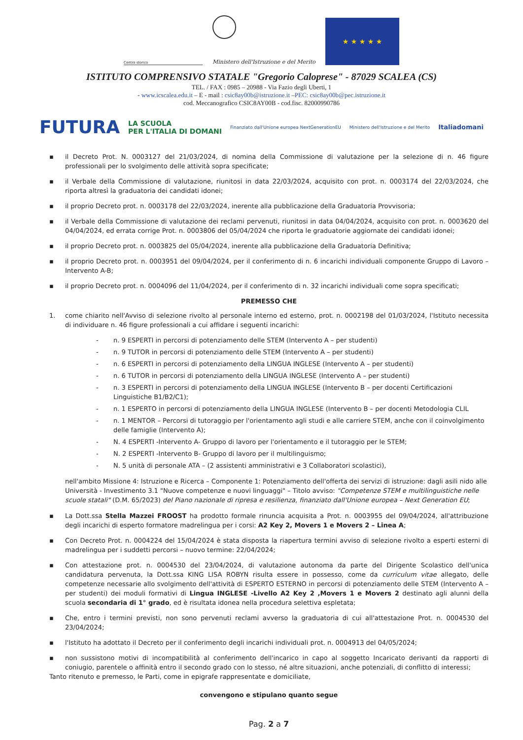Centro storico
Ministero dell'Istruzione e del Merito
★ ★ ★ ★ ★
ISTITUTO COMPRENSIVO STATALE "Gregorio Caloprese" - 87029 SCALEA (CS)
TEL. / FAX : 0985 – 20988 - Via Fazio degli Uberti, 1
- www.icscalea.edu.it – E - mail : csic8ay00b@istruzione.it –PEC: csic8ay00b@pec.istruzione.it
cod. Meccanografico CSIC8AY00B - cod.fisc. 82000990786
FUTURA LA SCUOLA
PER L'ITALIA DI DOMANI Finanziato dall'Unione europea NextGenerationEU Ministero dell'Istruzione e del Merito Italiadomani
▪ il Decreto Prot. N. 0003127 del 21/03/2024, di nomina della Commissione di valutazione per la selezione di n. 46 figure professionali per lo svolgimento delle attività sopra specificate;
▪ il Verbale della Commissione di valutazione, riunitosi in data 22/03/2024, acquisito con prot. n. 0003174 del 22/03/2024, che riporta altresì la graduatoria dei candidati idonei;
▪ il proprio Decreto prot. n. 0003178 del 22/03/2024, inerente alla pubblicazione della Graduatoria Provvisoria;
▪ il Verbale della Commissione di valutazione dei reclami pervenuti, riunitosi in data 04/04/2024, acquisito con prot. n. 0003620 del 04/04/2024, ed errata corrige Prot. n. 0003806 del 05/04/2024 che riporta le graduatorie aggiornate dei candidati idonei;
▪ il proprio Decreto prot. n. 0003825 del 05/04/2024, inerente alla pubblicazione della Graduatoria Definitiva;
▪ il proprio Decreto prot. n. 0003951 del 09/04/2024, per il conferimento di n. 6 incarichi individuali componente Gruppo di Lavoro – Intervento A-B;
▪ il proprio Decreto prot. n. 0004096 del 11/04/2024, per il conferimento di n. 32 incarichi individuali come sopra specificati;
PREMESSO CHE
1. come chiarito nell'Avviso di selezione rivolto al personale interno ed esterno, prot. n. 0002198 del 01/03/2024, l'Istituto necessita di individuare n. 46 figure professionali a cui affidare i seguenti incarichi:
- n. 9 ESPERTI in percorsi di potenziamento delle STEM (Intervento A – per studenti)
- n. 9 TUTOR in percorsi di potenziamento delle STEM (Intervento A – per studenti)
- n. 6 ESPERTI in percorsi di potenziamento della LINGUA INGLESE (Intervento A – per studenti)
- n. 6 TUTOR in percorsi di potenziamento della LINGUA INGLESE (Intervento A – per studenti)
- n. 3 ESPERTI in percorsi di potenziamento della LINGUA INGLESE (Intervento B – per docenti Certificazioni Linguistiche B1/B2/C1);
- n. 1 ESPERTO in percorsi di potenziamento della LINGUA INGLESE (Intervento B – per docenti Metodologia CLIL
- n. 1 MENTOR – Percorsi di tutoraggio per l'orientamento agli studi e alle carriere STEM, anche con il coinvolgimento delle famiglie (Intervento A);
- N. 4 ESPERTI -Intervento A- Gruppo di lavoro per l'orientamento e il tutoraggio per le STEM;
- N. 2 ESPERTI -Intervento B- Gruppo di lavoro per il multilinguismo;
- N. 5 unità di personale ATA – (2 assistenti amministrativi e 3 Collaboratori scolastici),
nell'ambito Missione 4: Istruzione e Ricerca – Componente 1: Potenziamento dell'offerta dei servizi di istruzione: dagli asili nido alle Università - Investimento 3.1 "Nuove competenze e nuovi linguaggi" – Titolo avviso: "Competenze STEM e multilinguistiche nelle scuole statali" (D.M. 65/2023) del Piano nazionale di ripresa e resilienza, finanziato dall'Unione europea – Next Generation EU;
▪ La Dott.ssa Stella Mazzei FROOST ha prodotto formale rinuncia acquisita a Prot. n. 0003955 del 09/04/2024, all'attribuzione degli incarichi di esperto formatore madrelingua per i corsi: A2 Key 2, Movers 1 e Movers 2 – Linea A;
▪ Con Decreto Prot. n. 0004224 del 15/04/2024 è stata disposta la riapertura termini avviso di selezione rivolto a esperti esterni di madrelingua per i suddetti percorsi – nuovo termine: 22/04/2024;
▪ Con attestazione prot. n. 0004530 del 23/04/2024, di valutazione autonoma da parte del Dirigente Scolastico dell'unica candidatura pervenuta, la Dott.ssa KING LISA ROBYN risulta essere in possesso, come da curriculum vitae allegato, delle competenze necessarie allo svolgimento dell'attività di ESPERTO ESTERNO in percorsi di potenziamento delle STEM (Intervento A – per studenti) dei moduli formativi di Lingua INGLESE -Livello A2 Key 2 ,Movers 1 e Movers 2 destinato agli alunni della scuola secondaria di 1° grado, ed è risultata idonea nella procedura selettiva espletata;
▪ Che, entro i termini previsti, non sono pervenuti reclami avverso la graduatoria di cui all'attestazione Prot. n. 0004530 del 23/04/2024;
▪ l'Istituto ha adottato il Decreto per il conferimento degli incarichi individuali prot. n. 0004913 del 04/05/2024;
▪ non sussistono motivi di incompatibilità al conferimento dell'incarico in capo al soggetto Incaricato derivanti da rapporti di coniugio, parentele o affinità entro il secondo grado con lo stesso, né altre situazioni, anche potenziali, di conflitto di interessi;
Tanto ritenuto e premesso, le Parti, come in epigrafe rappresentate e domiciliate,
convengono e stipulano quanto segue
Pag. 2 a 7